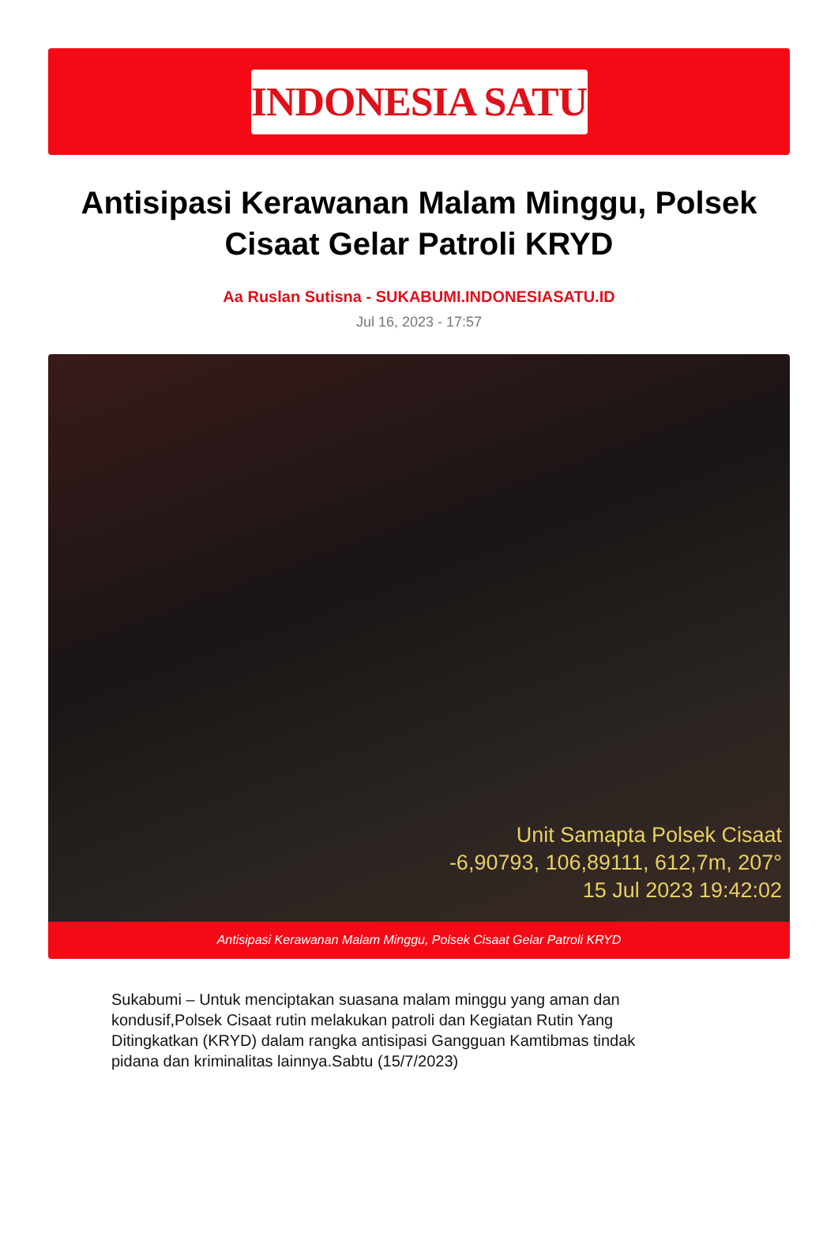INDONESIA SATU
Antisipasi Kerawanan Malam Minggu, Polsek Cisaat Gelar Patroli KRYD
Aa Ruslan Sutisna - SUKABUMI.INDONESIASATU.ID
Jul 16, 2023 - 17:57
Unit Samapta Polsek Cisaat
-6,90793, 106,89111, 612,7m, 207°
15 Jul 2023 19:42:02
Antisipasi Kerawanan Malam Minggu, Polsek Cisaat Gelar Patroli KRYD
Sukabumi – Untuk menciptakan suasana malam minggu yang aman dan kondusif,Polsek Cisaat rutin melakukan patroli dan Kegiatan Rutin Yang Ditingkatkan (KRYD) dalam rangka antisipasi Gangguan Kamtibmas tindak pidana dan kriminalitas lainnya.Sabtu (15/7/2023)